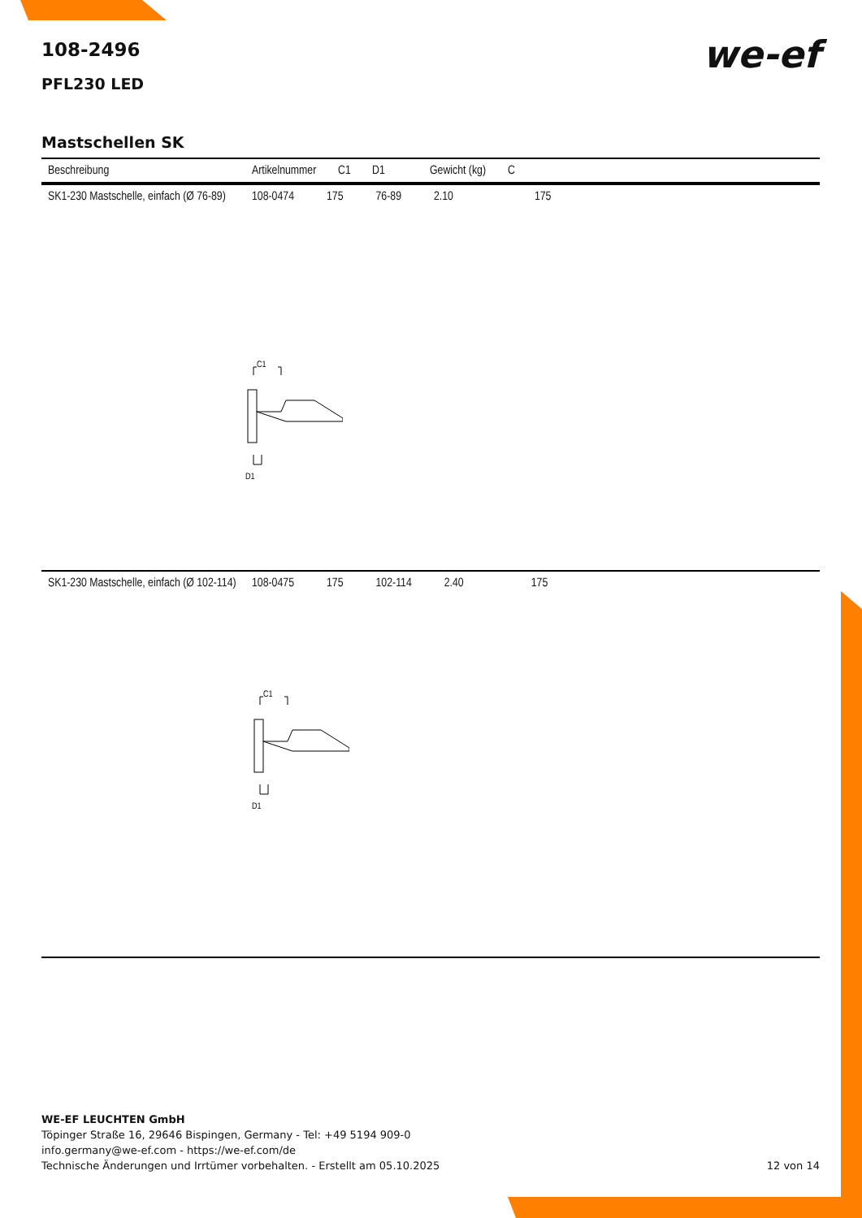we-ef
108-2496
PFL230 LED
Mastschellen SK
| Beschreibung | Artikelnummer | C1 | D1 | Gewicht (kg) | C |
| --- | --- | --- | --- | --- | --- |
| SK1-230 Mastschelle, einfach (Ø 76-89) | 108-0474 175 76-89 2.10 175 C1 D1 | | | | |
| SK1-230 Mastschelle, einfach (Ø 102-114) | 108-0475 175 102-114 2.40 175 C1 D1 | | | | |
WE-EF LEUCHTEN GmbH
Töpinger Straße 16, 29646 Bispingen, Germany - Tel: +49 5194 909-0
info.germany@we-ef.com - https://we-ef.com/de
Technische Änderungen und Irrtümer vorbehalten. - Erstellt am 05.10.2025 12 von 14